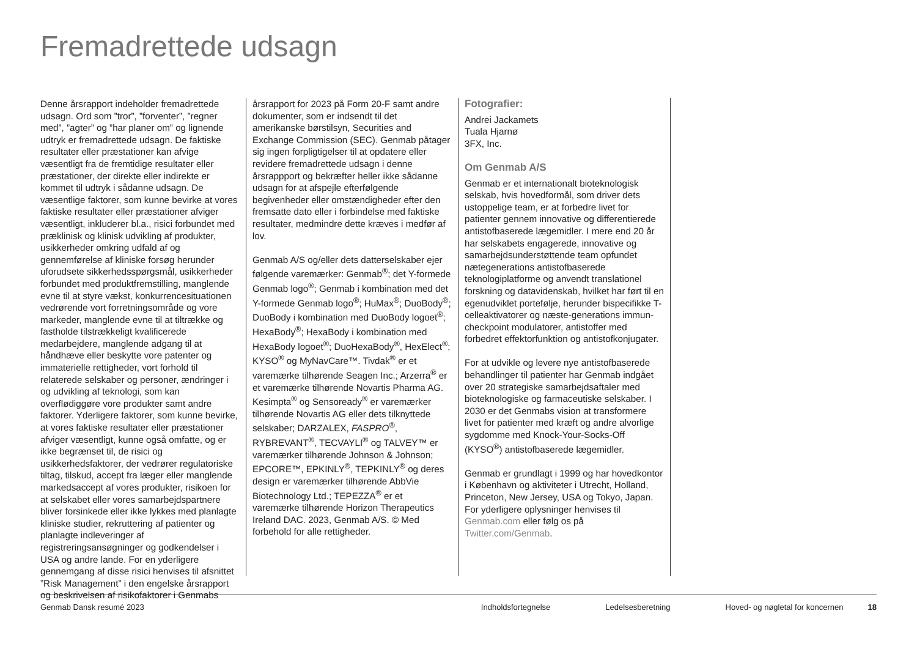Fremadrettede udsagn
Denne årsrapport indeholder fremadrettede udsagn. Ord som ”tror”, ”forventer”, ”regner med”, ”agter” og ”har planer om” og lignende udtryk er fremadrettede udsagn. De faktiske resultater eller præstationer kan afvige væsentligt fra de fremtidige resultater eller præstationer, der direkte eller indirekte er kommet til udtryk i sådanne udsagn. De væsentlige faktorer, som kunne bevirke at vores faktiske resultater eller præstationer afviger væsentligt, inkluderer bl.a., risici forbundet med præklinisk og klinisk udvikling af produkter, usikkerheder omkring udfald af og gennemførelse af kliniske forsøg herunder uforudsete sikkerhedsspørgsmål, usikkerheder forbundet med produktfremstilling, manglende evne til at styre vækst, konkurrencesituationen vedrørende vort forretningsområde og vore markeder, manglende evne til at tiltrække og fastholde tilstrækkeligt kvalificerede medarbejdere, manglende adgang til at håndhæve eller beskytte vore patenter og immaterielle rettigheder, vort forhold til relaterede selskaber og personer, ændringer i og udvikling af teknologi, som kan overflødiggøre vore produkter samt andre faktorer. Yderligere faktorer, som kunne bevirke, at vores faktiske resultater eller præstationer afviger væsentligt, kunne også omfatte, og er ikke begrænset til, de risici og usikkerhedsfaktorer, der vedrører regulatoriske tiltag, tilskud, accept fra læger eller manglende markedsaccept af vores produkter, risikoen for at selskabet eller vores samarbejdspartnere bliver forsinkede eller ikke lykkes med planlagte kliniske studier, rekruttering af patienter og planlagte indleveringer af registreringsansøgninger og godkendelser i USA og andre lande. For en yderligere gennemgang af disse risici henvises til afsnittet ”Risk Management” i den engelske årsrapport og beskrivelsen af risikofaktorer i Genmabs
årsrapport for 2023 på Form 20-F samt andre dokumenter, som er indsendt til det amerikanske børstilsyn, Securities and Exchange Commission (SEC). Genmab påtager sig ingen forpligtigelser til at opdatere eller revidere fremadrettede udsagn i denne årsrappport og bekræfter heller ikke sådanne udsagn for at afspejle efterfølgende begivenheder eller omstændigheder efter den fremsatte dato eller i forbindelse med faktiske resultater, medmindre dette kræves i medfør af lov.
Genmab A/S og/eller dets datterselskaber ejer følgende varemærker: Genmab<sup>®</sup>; det Y-formede Genmab logo<sup>®</sup>; Genmab i kombination med det Y-formede Genmab logo<sup>®</sup>; HuMax<sup>®</sup>; DuoBody<sup>®</sup>; DuoBody i kombination med DuoBody logoet<sup>®</sup>; HexaBody<sup>®</sup>; HexaBody i kombination med HexaBody logoet<sup>®</sup>; DuoHexaBody<sup>®</sup>, HexElect<sup>®</sup>; KYSO<sup>®</sup> og MyNavCare™. Tivdak<sup>®</sup> er et varemærke tilhørende Seagen Inc.; Arzerra<sup>®</sup> er et varemærke tilhørende Novartis Pharma AG. Kesimpta<sup>®</sup> og Sensoready<sup>®</sup> er varemærker tilhørende Novartis AG eller dets tilknyttede selskaber; DARZALEX, FASPRO<sup>®</sup>, RYBREVANT<sup>®</sup>, TECVAYLI<sup>®</sup> og TALVEY™ er varemærker tilhørende Johnson & Johnson; EPCORE™, EPKINLY<sup>®</sup>, TEPKINLY<sup>®</sup> og deres design er varemærker tilhørende AbbVie Biotechnology Ltd.; TEPEZZA<sup>®</sup> er et varemærke tilhørende Horizon Therapeutics Ireland DAC. 2023, Genmab A/S. © Med forbehold for alle rettigheder.
Fotografier:
Andrei Jackamets
Tuala Hjarnø
3FX, Inc.
Om Genmab A/S
Genmab er et internationalt bioteknologisk selskab, hvis hovedformål, som driver dets ustoppelige team, er at forbedre livet for patienter gennem innovative og differentierede antistofbaserede lægemidler. I mere end 20 år har selskabets engagerede, innovative og samarbejdsunderstøttende team opfundet nætegenerations antistofbaserede teknologiplatforme og anvendt translationel forskning og datavidenskab, hvilket har ført til en egenudviklet portefølje, herunder bispecifikke T-celleaktivatorer og næste-generations immun-checkpoint modulatorer, antistoffer med forbedret effektorfunktion og antistofkonjugater.
For at udvikle og levere nye antistofbaserede behandlinger til patienter har Genmab indgået over 20 strategiske samarbejdsaftaler med bioteknologiske og farmaceutiske selskaber. I 2030 er det Genmabs vision at transformere livet for patienter med kræft og andre alvorlige sygdomme med Knock-Your-Socks-Off (KYSO<sup>®</sup>) antistofbaserede lægemidler.
Genmab er grundlagt i 1999 og har hovedkontor i København og aktiviteter i Utrecht, Holland, Princeton, New Jersey, USA og Tokyo, Japan. For yderligere oplysninger henvises til Genmab.com eller følg os på Twitter.com/Genmab.
Genmab Dansk resumé 2023 Indholdsfortegnelse Ledelsesberetning Hoved- og nøgletal for koncernen 18